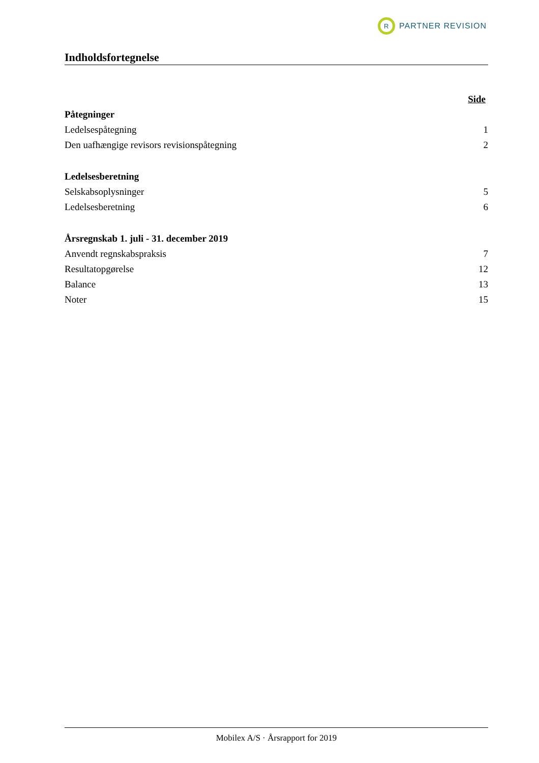R
PARTNER REVISION
Indholdsfortegnelse
Side
Påtegninger
Ledelsespåtegning 1
Den uafhængige revisors revisionspåtegning 2
Ledelsesberetning
Selskabsoplysninger 5
Ledelsesberetning 6
Årsregnskab 1. juli - 31. december 2019
Anvendt regnskabspraksis 7
Resultatopgørelse 12
Balance 13
Noter 15
Mobilex A/S · Årsrapport for 2019